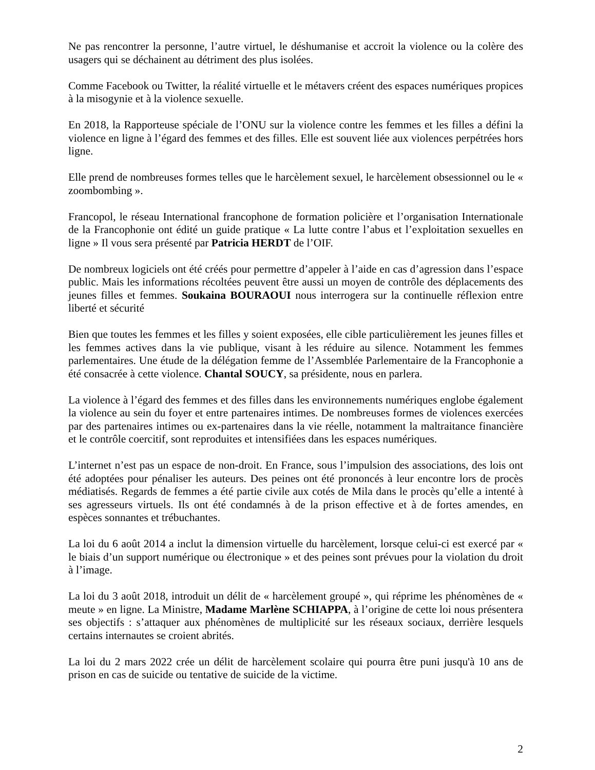Ne pas rencontrer la personne, l’autre virtuel, le déshumanise et accroit la violence ou la colère des usagers qui se déchainent au détriment des plus isolées.
Comme Facebook ou Twitter, la réalité virtuelle et le métavers créent des espaces numériques propices à la misogynie et à la violence sexuelle.
En 2018, la Rapporteuse spéciale de l’ONU sur la violence contre les femmes et les filles a défini la violence en ligne à l’égard des femmes et des filles. Elle est souvent liée aux violences perpétrées hors ligne.
Elle prend de nombreuses formes telles que le harcèlement sexuel, le harcèlement obsessionnel ou le « zoombombing ».
Francopol, le réseau International francophone de formation policière et l’organisation Internationale de la Francophonie ont édité un guide pratique « La lutte contre l’abus et l’exploitation sexuelles en ligne » Il vous sera présenté par Patricia HERDT de l’OIF.
De nombreux logiciels ont été créés pour permettre d’appeler à l’aide en cas d’agression dans l’espace public. Mais les informations récoltées peuvent être aussi un moyen de contrôle des déplacements des jeunes filles et femmes. Soukaina BOURAOUI nous interrogera sur la continuelle réflexion entre liberté et sécurité
Bien que toutes les femmes et les filles y soient exposées, elle cible particulièrement les jeunes filles et les femmes actives dans la vie publique, visant à les réduire au silence. Notamment les femmes parlementaires. Une étude de la délégation femme de l’Assemblée Parlementaire de la Francophonie a été consacrée à cette violence. Chantal SOUCY, sa présidente, nous en parlera.
La violence à l’égard des femmes et des filles dans les environnements numériques englobe également la violence au sein du foyer et entre partenaires intimes. De nombreuses formes de violences exercées par des partenaires intimes ou ex-partenaires dans la vie réelle, notamment la maltraitance financière et le contrôle coercitif, sont reproduites et intensifiées dans les espaces numériques.
L’internet n’est pas un espace de non-droit. En France, sous l’impulsion des associations, des lois ont été adoptées pour pénaliser les auteurs. Des peines ont été prononcés à leur encontre lors de procès médiatisés. Regards de femmes a été partie civile aux cotés de Mila dans le procès qu’elle a intenté à ses agresseurs virtuels. Ils ont été condamnés à de la prison effective et à de fortes amendes, en espèces sonnantes et trébuchantes.
La loi du 6 août 2014 a inclut la dimension virtuelle du harcèlement, lorsque celui-ci est exercé par « le biais d’un support numérique ou électronique » et des peines sont prévues pour la violation du droit à l’image.
La loi du 3 août 2018, introduit un délit de « harcèlement groupé », qui réprime les phénomènes de « meute » en ligne. La Ministre, Madame Marlène SCHIAPPA, à l’origine de cette loi nous présentera ses objectifs : s’attaquer aux phénomènes de multiplicité sur les réseaux sociaux, derrière lesquels certains internautes se croient abrités.
La loi du 2 mars 2022 crée un délit de harcèlement scolaire qui pourra être puni jusqu'à 10 ans de prison en cas de suicide ou tentative de suicide de la victime.
2